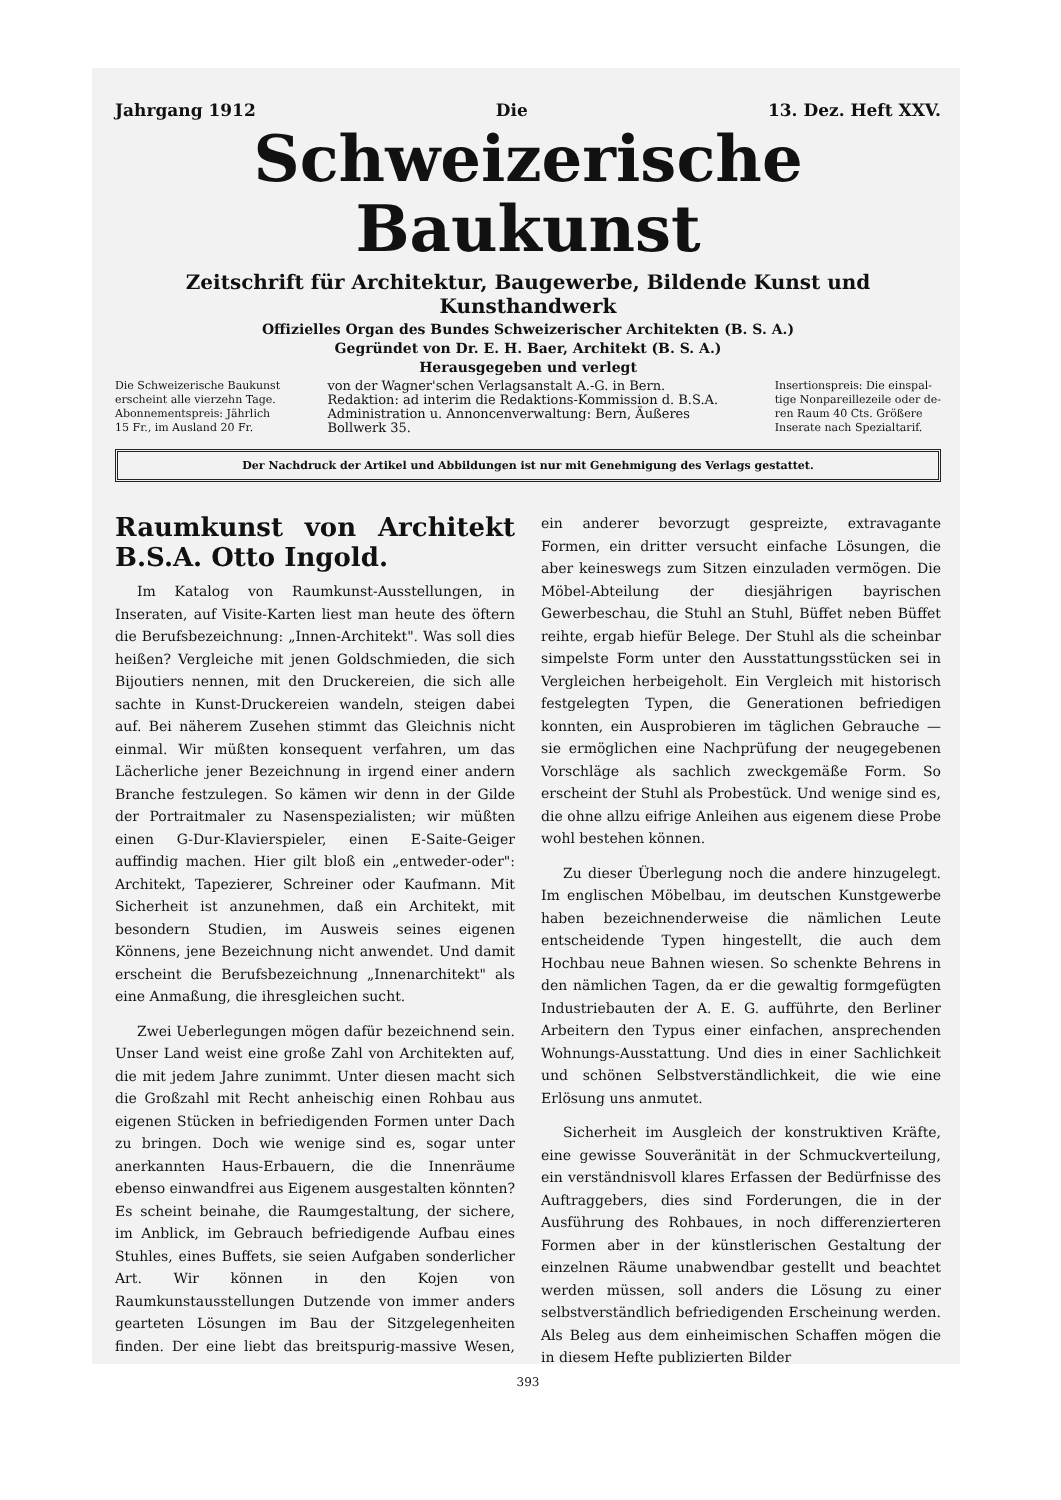Jahrgang 1912 Die 13. Dez. Heft XXV.
Schweizerische Baukunst
Zeitschrift für Architektur, Baugewerbe, Bildende Kunst und Kunsthandwerk
Offizielles Organ des Bundes Schweizerischer Architekten (B. S. A.)
Gegründet von Dr. E. H. Baer, Architekt (B. S. A.)
Herausgegeben und verlegt
Die Schweizerische Baukunst
erscheint alle vierzehn Tage.
Abonnementspreis: Jährlich
15 Fr., im Ausland 20 Fr.
von der Wagner'schen Verlagsanstalt A.-G. in Bern.
Redaktion: ad interim die Redaktions-Kommission d. B.S.A.
Administration u. Annoncenverwaltung: Bern, Äußeres Bollwerk 35.
Insertionspreis: Die einspal-
tige Nonpareillezeile oder de-
ren Raum 40 Cts. Größere
Inserate nach Spezialtarif.
Der Nachdruck der Artikel und Abbildungen ist nur mit Genehmigung des Verlags gestattet.
Raumkunst von Architekt B.S.A. Otto Ingold.
Im Katalog von Raumkunst-Ausstellungen, in Inseraten, auf Visite-Karten liest man heute des öftern die Berufsbezeichnung: „Innen-Architekt". Was soll dies heißen? Vergleiche mit jenen Goldschmieden, die sich Bijoutiers nennen, mit den Druckereien, die sich alle sachte in Kunst-Druckereien wandeln, steigen dabei auf. Bei näherem Zusehen stimmt das Gleichnis nicht einmal. Wir müßten konsequent verfahren, um das Lächerliche jener Bezeichnung in irgend einer andern Branche festzulegen. So kämen wir denn in der Gilde der Portraitmaler zu Nasenspezialisten; wir müßten einen G-Dur-Klavierspieler, einen E-Saite-Geiger auffindig machen. Hier gilt bloß ein „entweder-oder": Architekt, Tapezierer, Schreiner oder Kaufmann. Mit Sicherheit ist anzunehmen, daß ein Architekt, mit besondern Studien, im Ausweis seines eigenen Könnens, jene Bezeichnung nicht anwendet. Und damit erscheint die Berufsbezeichnung „Innenarchitekt" als eine Anmaßung, die ihresgleichen sucht.
Zwei Ueberlegungen mögen dafür bezeichnend sein. Unser Land weist eine große Zahl von Architekten auf, die mit jedem Jahre zunimmt. Unter diesen macht sich die Großzahl mit Recht anheischig einen Rohbau aus eigenen Stücken in befriedigenden Formen unter Dach zu bringen. Doch wie wenige sind es, sogar unter anerkannten Haus-Erbauern, die die Innenräume ebenso einwandfrei aus Eigenem ausgestalten könnten? Es scheint beinahe, die Raumgestaltung, der sichere, im Anblick, im Gebrauch befriedigende Aufbau eines Stuhles, eines Buffets, sie seien Aufgaben sonderlicher Art. Wir können in den Kojen von Raumkunstausstellungen Dutzende von immer anders gearteten Lösungen im Bau der Sitzgelegenheiten finden. Der eine liebt das breitspurig-massive Wesen, ein anderer bevorzugt gespreizte, extravagante Formen, ein dritter versucht einfache Lösungen, die aber keineswegs zum Sitzen einzuladen vermögen. Die Möbel-Abteilung der diesjährigen bayrischen Gewerbeschau, die Stuhl an Stuhl, Büffet neben Büffet reihte, ergab hiefür Belege. Der Stuhl als die scheinbar simpelste Form unter den Ausstattungsstücken sei in Vergleichen herbeigeholt. Ein Vergleich mit historisch festgelegten Typen, die Generationen befriedigen konnten, ein Ausprobieren im täglichen Gebrauche — sie ermöglichen eine Nachprüfung der neugegebenen Vorschläge als sachlich zweckgemäße Form. So erscheint der Stuhl als Probestück. Und wenige sind es, die ohne allzu eifrige Anleihen aus eigenem diese Probe wohl bestehen können.
Zu dieser Überlegung noch die andere hinzugelegt. Im englischen Möbelbau, im deutschen Kunstgewerbe haben bezeichnenderweise die nämlichen Leute entscheidende Typen hingestellt, die auch dem Hochbau neue Bahnen wiesen. So schenkte Behrens in den nämlichen Tagen, da er die gewaltig formgefügten Industriebauten der A. E. G. aufführte, den Berliner Arbeitern den Typus einer einfachen, ansprechenden Wohnungs-Ausstattung. Und dies in einer Sachlichkeit und schönen Selbstverständlichkeit, die wie eine Erlösung uns anmutet.
Sicherheit im Ausgleich der konstruktiven Kräfte, eine gewisse Souveränität in der Schmuckverteilung, ein verständnisvoll klares Erfassen der Bedürfnisse des Auftraggebers, dies sind Forderungen, die in der Ausführung des Rohbaues, in noch differenzierteren Formen aber in der künstlerischen Gestaltung der einzelnen Räume unabwendbar gestellt und beachtet werden müssen, soll anders die Lösung zu einer selbstverständlich befriedigenden Erscheinung werden. Als Beleg aus dem einheimischen Schaffen mögen die in diesem Hefte publizierten Bilder
393